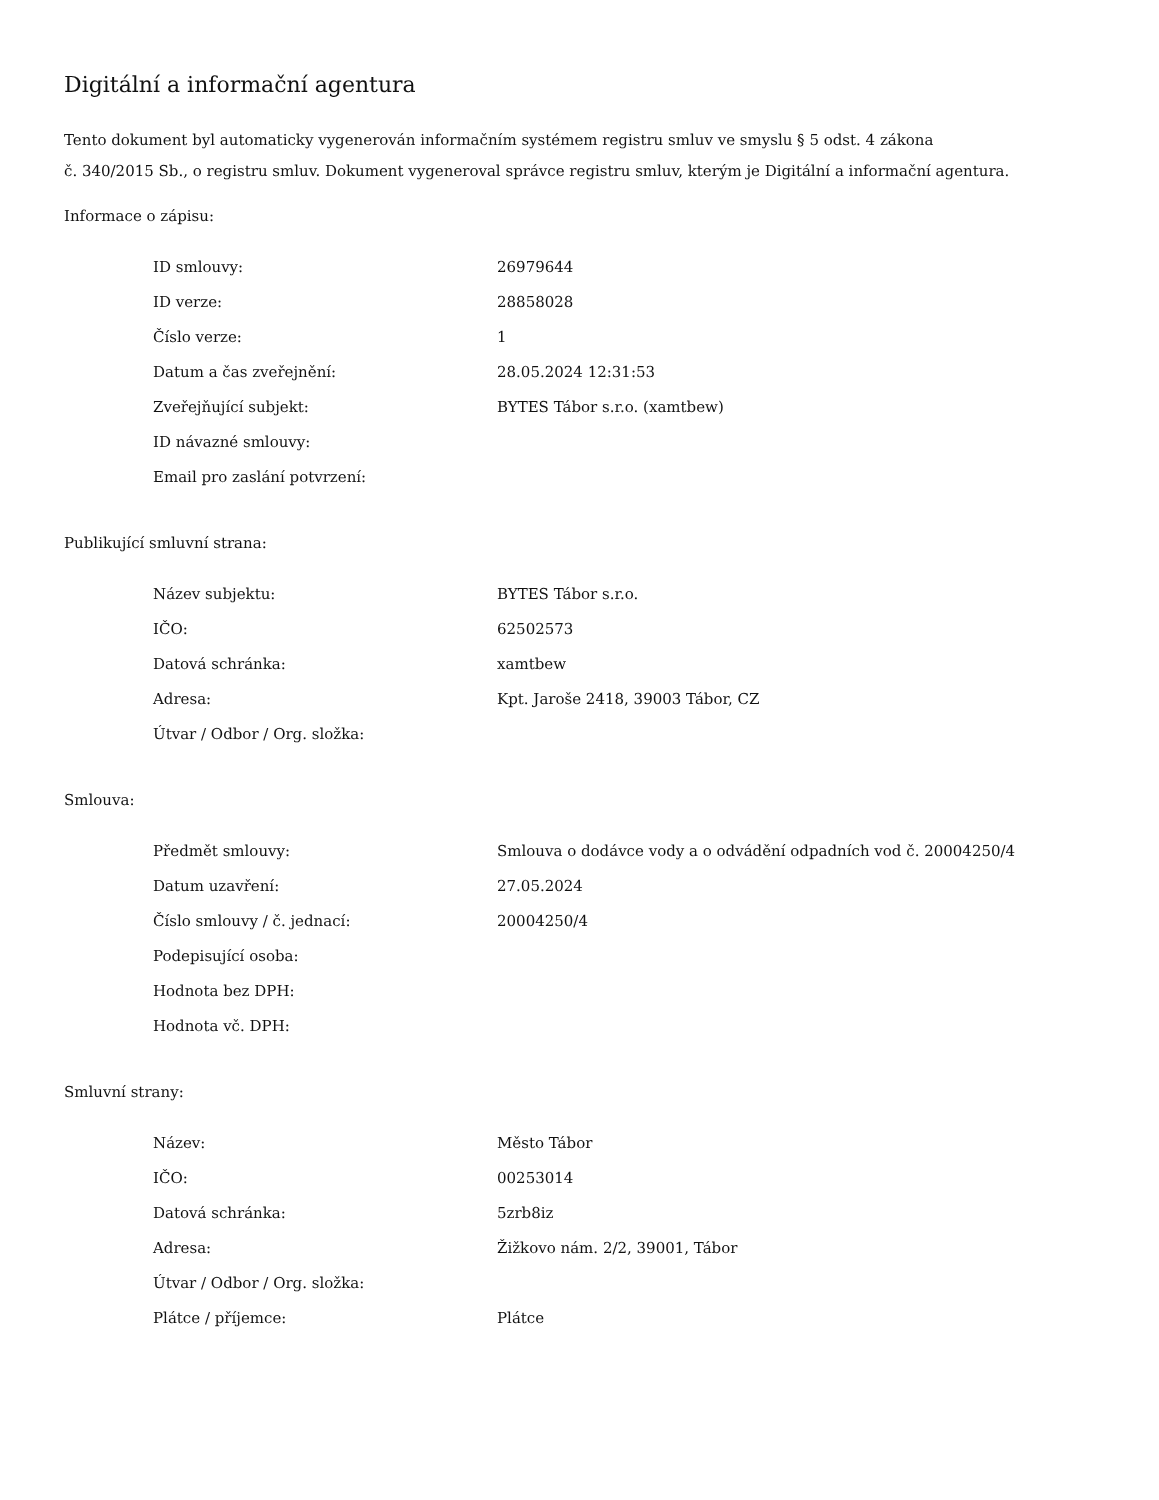Digitální a informační agentura
Tento dokument byl automaticky vygenerován informačním systémem registru smluv ve smyslu § 5 odst. 4 zákona
č. 340/2015 Sb., o registru smluv. Dokument vygeneroval správce registru smluv, kterým je Digitální a informační agentura.
Informace o zápisu:
| ID smlouvy: | 26979644 |
| ID verze: | 28858028 |
| Číslo verze: | 1 |
| Datum a čas zveřejnění: | 28.05.2024 12:31:53 |
| Zveřejňující subjekt: | BYTES Tábor s.r.o. (xamtbew) |
| ID návazné smlouvy: | |
| Email pro zaslání potvrzení: | |
Publikující smluvní strana:
| Název subjektu: | BYTES Tábor s.r.o. |
| IČO: | 62502573 |
| Datová schránka: | xamtbew |
| Adresa: | Kpt. Jaroše 2418, 39003 Tábor, CZ |
| Útvar / Odbor / Org. složka: | |
Smlouva:
| Předmět smlouvy: | Smlouva o dodávce vody a o odvádění odpadních vod č. 20004250/4 |
| Datum uzavření: | 27.05.2024 |
| Číslo smlouvy / č. jednací: | 20004250/4 |
| Podepisující osoba: | |
| Hodnota bez DPH: | |
| Hodnota vč. DPH: | |
Smluvní strany:
| Název: | Město Tábor |
| IČO: | 00253014 |
| Datová schránka: | 5zrb8iz |
| Adresa: | Žižkovo nám. 2/2, 39001, Tábor |
| Útvar / Odbor / Org. složka: | |
| Plátce / příjemce: | Plátce |